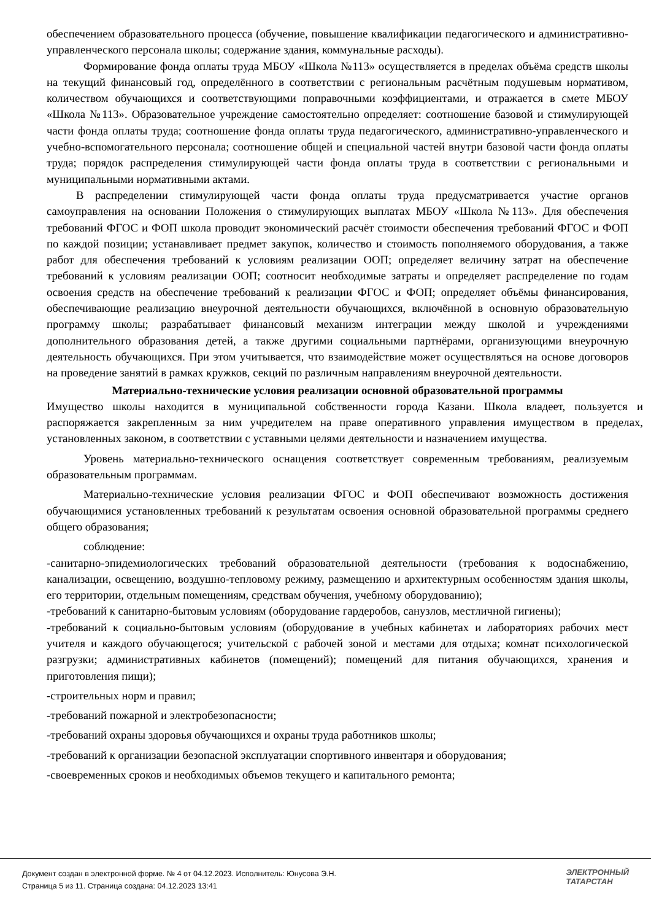обеспечением образовательного процесса (обучение, повышение квалификации педагогического и административно-управленческого персонала школы; содержание здания, коммунальные расходы).
Формирование фонда оплаты труда МБОУ «Школа №113» осуществляется в пределах объёма средств школы на текущий финансовый год, определённого в соответствии с региональным расчётным подушевым нормативом, количеством обучающихся и соответствующими поправочными коэффициентами, и отражается в смете МБОУ «Школа №113». Образовательное учреждение самостоятельно определяет: соотношение базовой и стимулирующей части фонда оплаты труда; соотношение фонда оплаты труда педагогического, административно-управленческого и учебно-вспомогательного персонала; соотношение общей и специальной частей внутри базовой части фонда оплаты труда; порядок распределения стимулирующей части фонда оплаты труда в соответствии с региональными и муниципальными нормативными актами.
В распределении стимулирующей части фонда оплаты труда предусматривается участие органов самоуправления на основании Положения о стимулирующих выплатах МБОУ «Школа №113». Для обеспечения требований ФГОС и ФОП школа проводит экономический расчёт стоимости обеспечения требований ФГОС и ФОП по каждой позиции; устанавливает предмет закупок, количество и стоимость пополняемого оборудования, а также работ для обеспечения требований к условиям реализации ООП; определяет величину затрат на обеспечение требований к условиям реализации ООП; соотносит необходимые затраты и определяет распределение по годам освоения средств на обеспечение требований к реализации ФГОС и ФОП; определяет объёмы финансирования, обеспечивающие реализацию внеурочной деятельности обучающихся, включённой в основную образовательную программу школы; разрабатывает финансовый механизм интеграции между школой и учреждениями дополнительного образования детей, а также другими социальными партнёрами, организующими внеурочную деятельность обучающихся. При этом учитывается, что взаимодействие может осуществляться на основе договоров на проведение занятий в рамках кружков, секций по различным направлениям внеурочной деятельности.
Материально-технические условия реализации основной образовательной программы
Имущество школы находится в муниципальной собственности города Казани. Школа владеет, пользуется и распоряжается закрепленным за ним учредителем на праве оперативного управления имуществом в пределах, установленных законом, в соответствии с уставными целями деятельности и назначением имущества.
Уровень материально-технического оснащения соответствует современным требованиям, реализуемым образовательным программам.
Материально-технические условия реализации ФГОС и ФОП обеспечивают возможность достижения обучающимися установленных требований к результатам освоения основной образовательной программы среднего общего образования;
соблюдение:
-санитарно-эпидемиологических требований образовательной деятельности (требования к водоснабжению, канализации, освещению, воздушно-тепловому режиму, размещению и архитектурным особенностям здания школы, его территории, отдельным помещениям, средствам обучения, учебному оборудованию);
-требований к санитарно-бытовым условиям (оборудование гардеробов, санузлов, местличной гигиены);
-требований к социально-бытовым условиям (оборудование в учебных кабинетах и лабораториях рабочих мест учителя и каждого обучающегося; учительской с рабочей зоной и местами для отдыха; комнат психологической разгрузки; административных кабинетов (помещений); помещений для питания обучающихся, хранения и приготовления пищи);
-строительных норм и правил;
-требований пожарной и электробезопасности;
-требований охраны здоровья обучающихся и охраны труда работников школы;
-требований к организации безопасной эксплуатации спортивного инвентаря и оборудования;
-своевременных сроков и необходимых объемов текущего и капитального ремонта;
Документ создан в электронной форме. № 4 от 04.12.2023. Исполнитель: Юнусова Э.Н.
Страница 5 из 11. Страница создана: 04.12.2023 13:41
ЭЛЕКТРОННЫЙ
ТАТАРСТАН